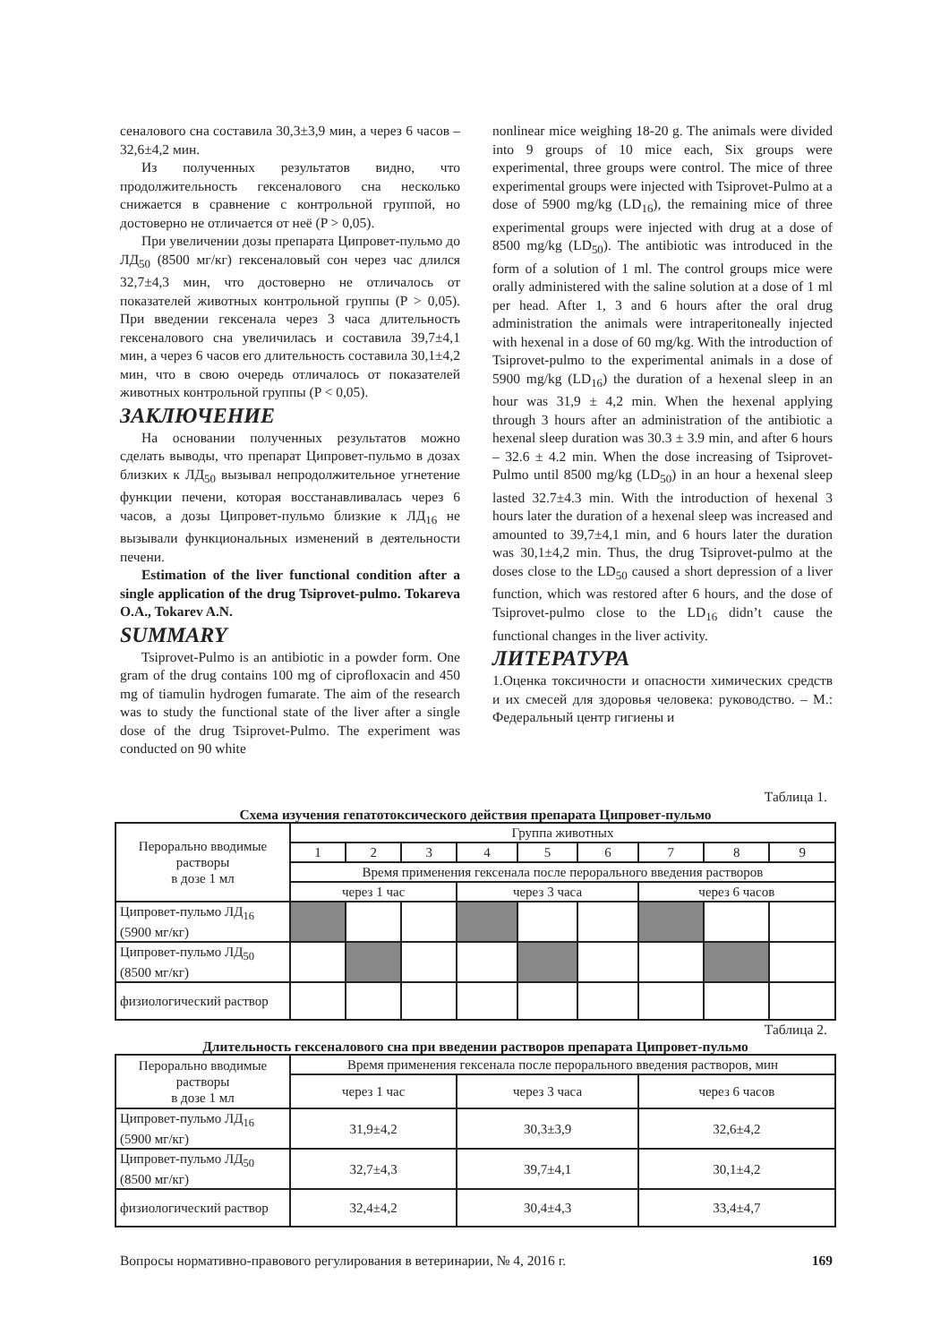сеналового сна составила 30,3±3,9 мин, а через 6 часов – 32,6±4,2 мин.
Из полученных результатов видно, что продолжительность гексеналового сна несколько снижается в сравнение с контрольной группой, но достоверно не отличается от неё (P > 0,05).
При увеличении дозы препарата Ципровет-пульмо до ЛД<sub>50</sub> (8500 мг/кг) гексеналовый сон через час длился 32,7±4,3 мин, что достоверно не отличалось от показателей животных контрольной группы (P > 0,05). При введении гексенала через 3 часа длительность гексеналового сна увеличилась и составила 39,7±4,1 мин, а через 6 часов его длительность составила 30,1±4,2 мин, что в свою очередь отличалось от показателей животных контрольной группы (P < 0,05).
ЗАКЛЮЧЕНИЕ
На основании полученных результатов можно сделать выводы, что препарат Ципровет-пульмо в дозах близких к ЛД<sub>50</sub> вызывал непродолжительное угнетение функции печени, которая восстанавливалась через 6 часов, а дозы Ципровет-пульмо близкие к ЛД<sub>16</sub> не вызывали функциональных изменений в деятельности печени.
Estimation of the liver functional condition after a single application of the drug Tsiprovet-pulmo. Tokareva O.A., Tokarev A.N.
SUMMARY
Tsiprovet-Pulmo is an antibiotic in a powder form. One gram of the drug contains 100 mg of ciprofloxacin and 450 mg of tiamulin hydrogen fumarate. The aim of the research was to study the functional state of the liver after a single dose of the drug Tsiprovet-Pulmo. The experiment was conducted on 90 white
nonlinear mice weighing 18-20 g. The animals were divided into 9 groups of 10 mice each, Six groups were experimental, three groups were control. The mice of three experimental groups were injected with Tsiprovet-Pulmo at a dose of 5900 mg/kg (LD<sub>16</sub>), the remaining mice of three experimental groups were injected with drug at a dose of 8500 mg/kg (LD<sub>50</sub>). The antibiotic was introduced in the form of a solution of 1 ml. The control groups mice were orally administered with the saline solution at a dose of 1 ml per head. After 1, 3 and 6 hours after the oral drug administration the animals were intraperitoneally injected with hexenal in a dose of 60 mg/kg. With the introduction of Tsiprovet-pulmo to the experimental animals in a dose of 5900 mg/kg (LD<sub>16</sub>) the duration of a hexenal sleep in an hour was 31,9 ± 4,2 min. When the hexenal applying through 3 hours after an administration of the antibiotic a hexenal sleep duration was 30.3 ± 3.9 min, and after 6 hours – 32.6 ± 4.2 min. When the dose increasing of Tsiprovet-Pulmo until 8500 mg/kg (LD<sub>50</sub>) in an hour a hexenal sleep lasted 32.7±4.3 min. With the introduction of hexenal 3 hours later the duration of a hexenal sleep was increased and amounted to 39,7±4,1 min, and 6 hours later the duration was 30,1±4,2 min. Thus, the drug Tsiprovet-pulmo at the doses close to the LD<sub>50</sub> caused a short depression of a liver function, which was restored after 6 hours, and the dose of Tsiprovet-pulmo close to the LD<sub>16</sub> didn’t cause the functional changes in the liver activity.
ЛИТЕРАТУРА
1.Оценка токсичности и опасности химических средств и их смесей для здоровья человека: руководство. – М.: Федеральный центр гигиены и
Таблица 1.
Схема изучения гепатотоксического действия препарата Ципровет-пульмо
| Перорально вводимые растворы в дозе 1 мл | Группа животных | | | | | | | | |
| | 1 | 2 | 3 | 4 | 5 | 6 | 7 | 8 | 9 |
| | Время применения гексенала после перорального введения растворов | | | | | | | | |
| | через 1 час | | | через 3 часа | | | через 6 часов | | |
| Ципровет-пульмо ЛД<sub>16</sub> (5900 мг/кг) | | | | | | | | | |
| Ципровет-пульмо ЛД<sub>50</sub> (8500 мг/кг) | | | | | | | | | |
| физиологический раствор | | | | | | | | | |
Таблица 2.
Длительность гексеналового сна при введении растворов препарата Ципровет-пульмо
| Перорально вводимые растворы в дозе 1 мл | Время применения гексенала после перорального введения растворов, мин | | |
| | через 1 час | через 3 часа | через 6 часов |
| Ципровет-пульмо ЛД<sub>16</sub> (5900 мг/кг) | 31,9±4,2 | 30,3±3,9 | 32,6±4,2 |
| Ципровет-пульмо ЛД<sub>50</sub> (8500 мг/кг) | 32,7±4,3 | 39,7±4,1 | 30,1±4,2 |
| физиологический раствор | 32,4±4,2 | 30,4±4,3 | 33,4±4,7 |
Вопросы нормативно-правового регулирования в ветеринарии, № 4, 2016 г. 169